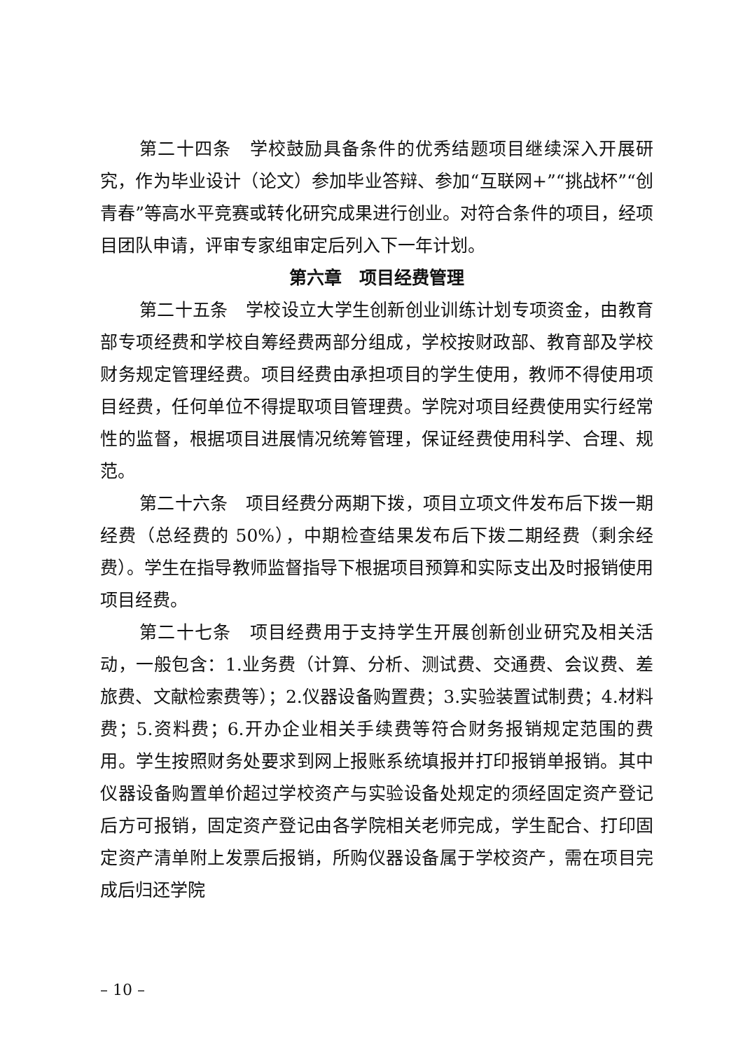第二十四条　学校鼓励具备条件的优秀结题项目继续深入开展研究，作为毕业设计（论文）参加毕业答辩、参加“互联网+”“挑战杯”“创青春”等高水平竞赛或转化研究成果进行创业。对符合条件的项目，经项目团队申请，评审专家组审定后列入下一年计划。
第六章　项目经费管理
第二十五条　学校设立大学生创新创业训练计划专项资金，由教育部专项经费和学校自筹经费两部分组成，学校按财政部、教育部及学校财务规定管理经费。项目经费由承担项目的学生使用，教师不得使用项目经费，任何单位不得提取项目管理费。学院对项目经费使用实行经常性的监督，根据项目进展情况统筹管理，保证经费使用科学、合理、规范。
第二十六条　项目经费分两期下拨，项目立项文件发布后下拨一期经费（总经费的 50%），中期检查结果发布后下拨二期经费（剩余经费）。学生在指导教师监督指导下根据项目预算和实际支出及时报销使用项目经费。
第二十七条　项目经费用于支持学生开展创新创业研究及相关活动，一般包含：1.业务费（计算、分析、测试费、交通费、会议费、差旅费、文献检索费等）；2.仪器设备购置费；3.实验装置试制费；4.材料费；5.资料费；6.开办企业相关手续费等符合财务报销规定范围的费用。学生按照财务处要求到网上报账系统填报并打印报销单报销。其中仪器设备购置单价超过学校资产与实验设备处规定的须经固定资产登记后方可报销，固定资产登记由各学院相关老师完成，学生配合、打印固定资产清单附上发票后报销，所购仪器设备属于学校资产，需在项目完成后归还学院
– 10 –